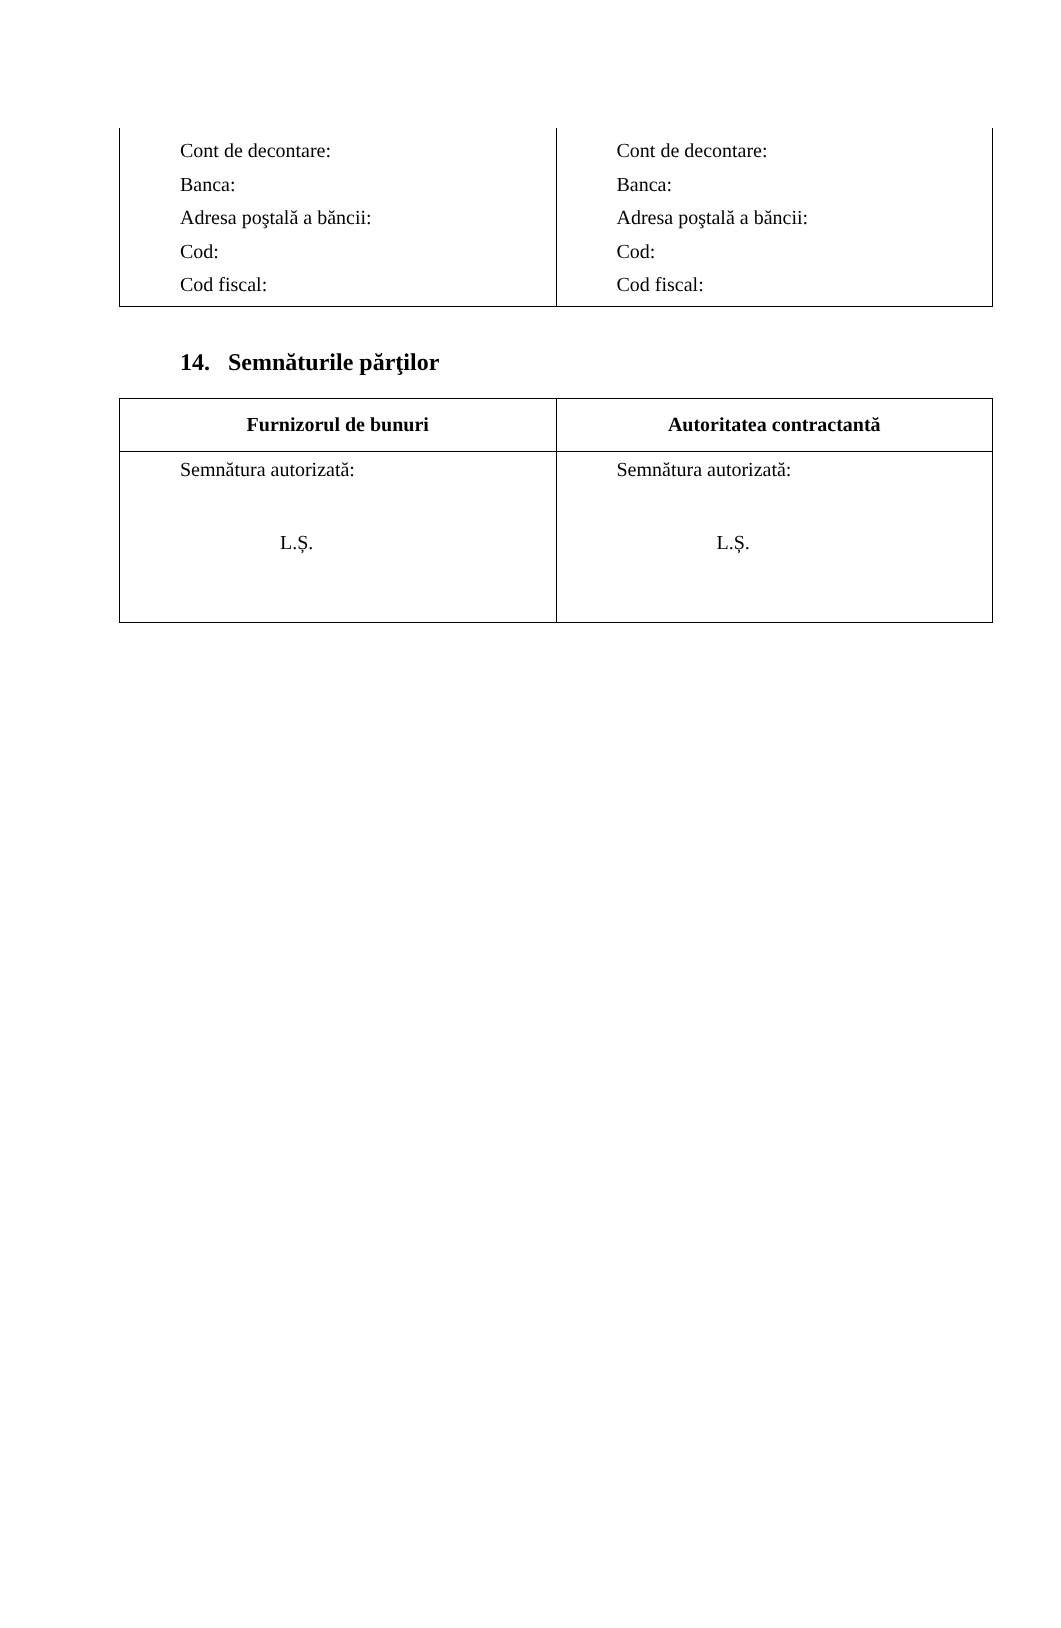| Cont de decontare: Banca: Adresa poştală a băncii: Cod: Cod fiscal: | Cont de decontare: Banca: Adresa poştală a băncii: Cod: Cod fiscal: |
14. Semnăturile părţilor
| Furnizorul de bunuri | Autoritatea contractantă |
| --- | --- |
| Semnătura autorizată: L.Ș. | Semnătura autorizată: L.Ș. |